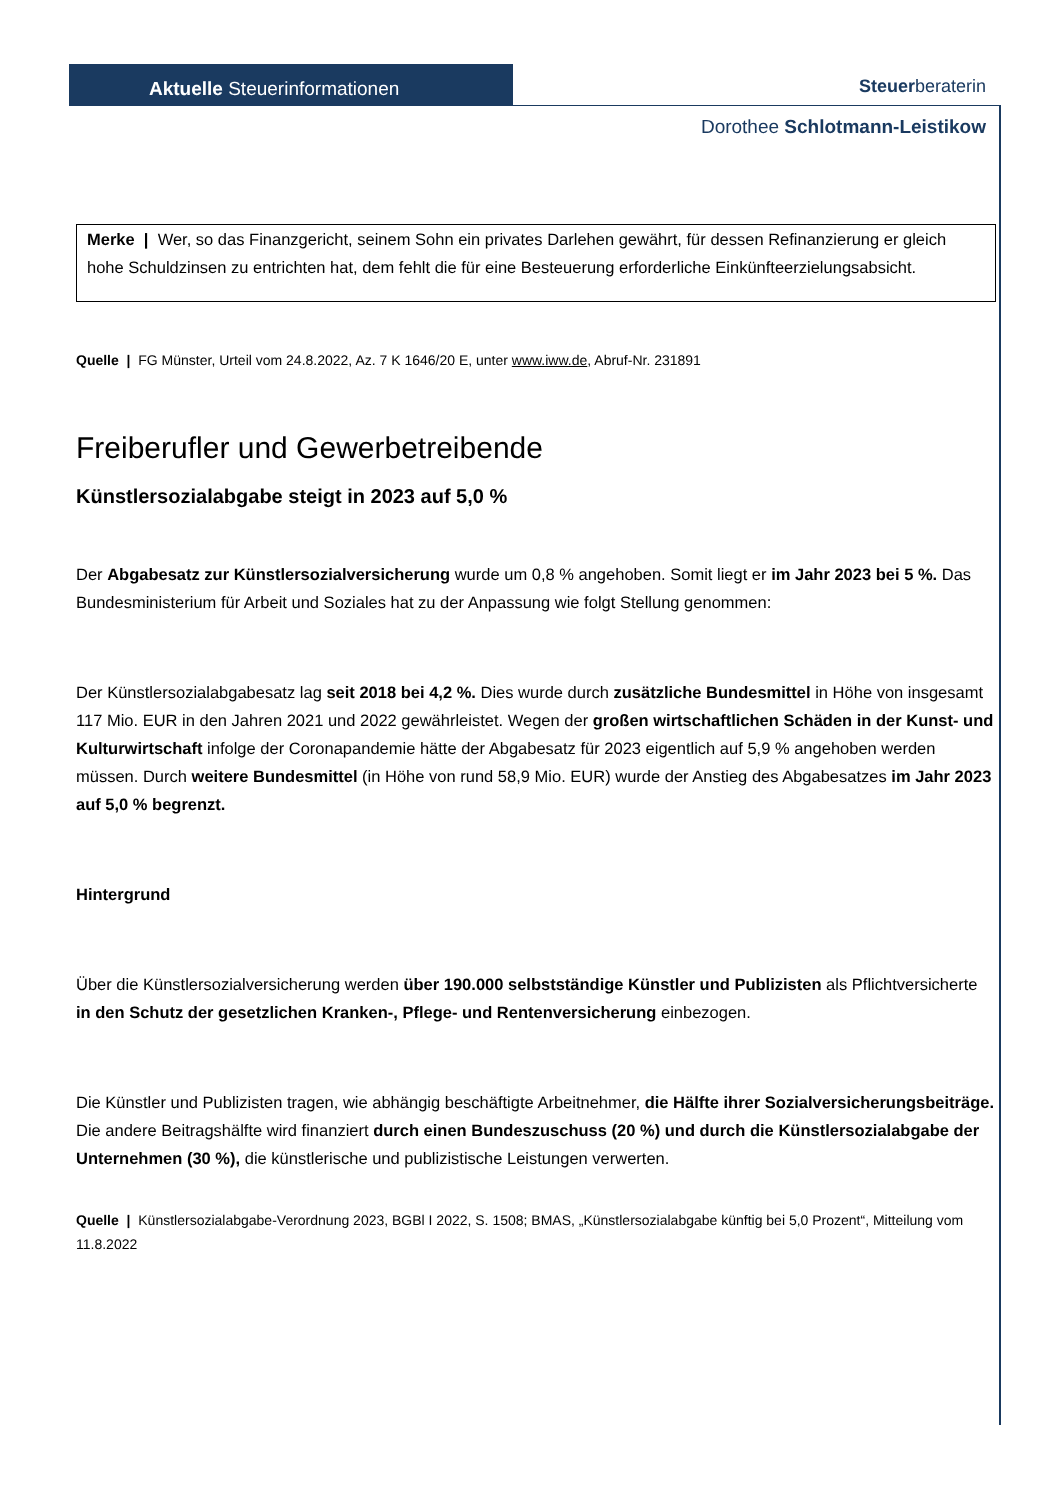Aktuelle Steuerinformationen
Steuerberateri­n
Dorothee Schlotmann-Leistikow
Merke | Wer, so das Finanzgericht, seinem Sohn ein privates Darlehen gewährt, für dessen Refinanzierung er gleich hohe Schuldzinsen zu entrichten hat, dem fehlt die für eine Besteuerung erforderliche Einkünfteerzielungsabsicht.
Quelle | FG Münster, Urteil vom 24.8.2022, Az. 7 K 1646/20 E, unter www.iww.de, Abruf-Nr. 231891
Freiberufler und Gewerbetreibende
Künstlersozialabgabe steigt in 2023 auf 5,0 %
Der Abgabesatz zur Künstlersozialversicherung wurde um 0,8 % angehoben. Somit liegt er im Jahr 2023 bei 5 %. Das Bundesministerium für Arbeit und Soziales hat zu der Anpassung wie folgt Stellung genommen:
Der Künstlersozialabgabesatz lag seit 2018 bei 4,2 %. Dies wurde durch zusätzliche Bundesmittel in Höhe von insgesamt 117 Mio. EUR in den Jahren 2021 und 2022 gewährleistet. Wegen der großen wirtschaftlichen Schäden in der Kunst- und Kulturwirtschaft infolge der Coronapandemie hätte der Abgabesatz für 2023 eigentlich auf 5,9 % angehoben werden müssen. Durch weitere Bundesmittel (in Höhe von rund 58,9 Mio. EUR) wurde der Anstieg des Abgabesatzes im Jahr 2023 auf 5,0 % begrenzt.
Hintergrund
Über die Künstlersozialversicherung werden über 190.000 selbstständige Künstler und Publizisten als Pflichtversicherte in den Schutz der gesetzlichen Kranken-, Pflege- und Rentenversicherung einbezogen.
Die Künstler und Publizisten tragen, wie abhängig beschäftigte Arbeitnehmer, die Hälfte ihrer Sozialversicherungsbeiträge. Die andere Beitragshälfte wird finanziert durch einen Bundeszuschuss (20 %) und durch die Künstlersozialabgabe der Unternehmen (30 %), die künstlerische und publizistische Leistungen verwerten.
Quelle | Künstlersozialabgabe-Verordnung 2023, BGBl I 2022, S. 1508; BMAS, „Künstlersozialabgabe künftig bei 5,0 Prozent“, Mitteilung vom 11.8.2022